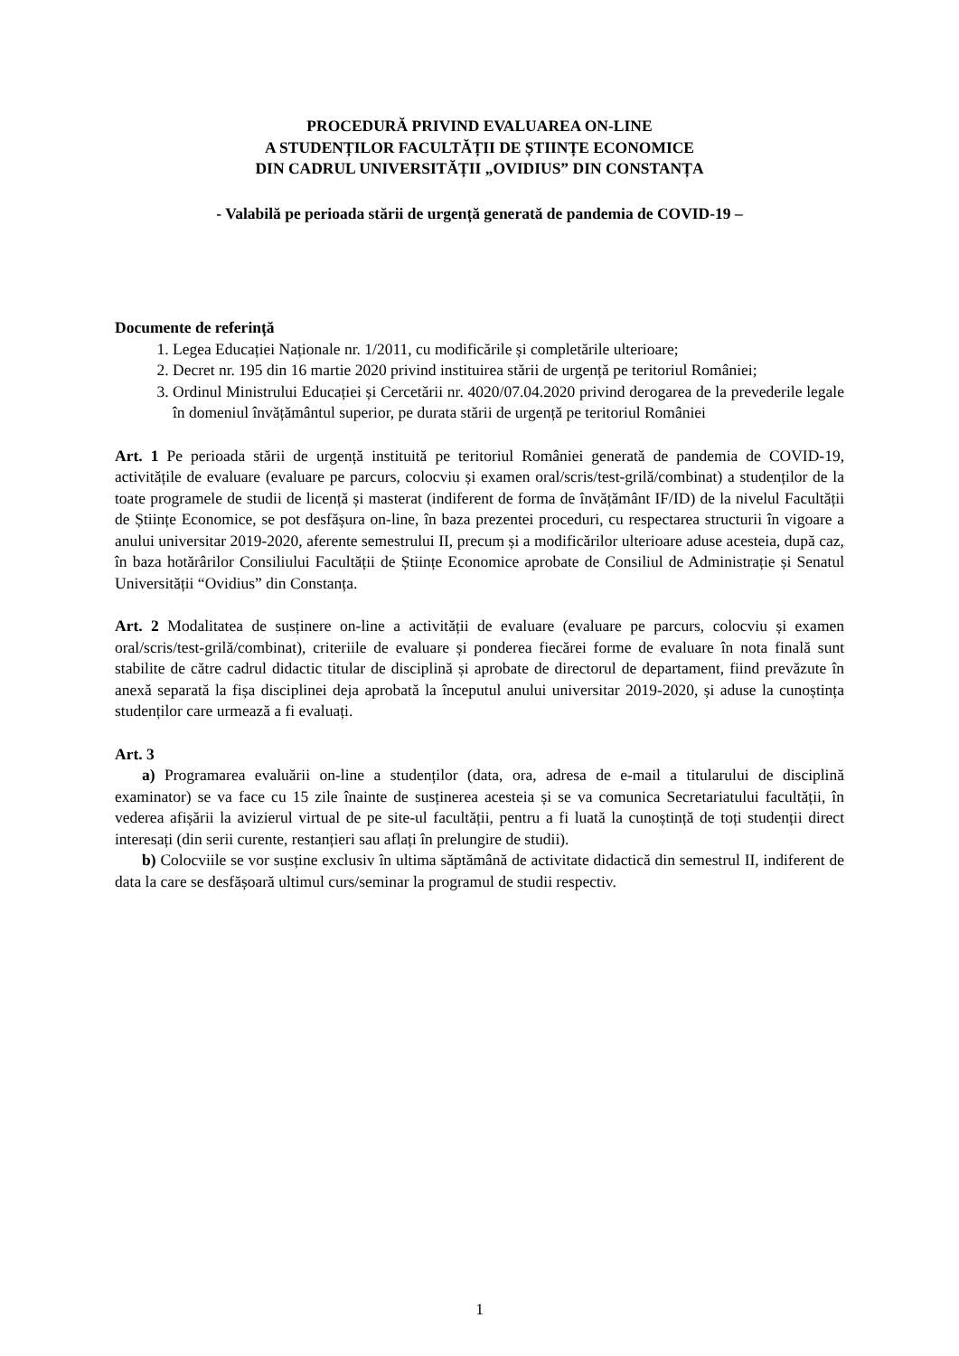PROCEDURĂ PRIVIND EVALUAREA ON-LINE
A STUDENȚILOR FACULTĂȚII DE ȘTIINȚE ECONOMICE
DIN CADRUL UNIVERSITĂȚII „OVIDIUS” DIN CONSTANȚA
- Valabilă pe perioada stării de urgență generată de pandemia de COVID-19 –
Documente de referință
1. Legea Educației Naționale nr. 1/2011, cu modificările și completările ulterioare;
2. Decret nr. 195 din 16 martie 2020 privind instituirea stării de urgență pe teritoriul României;
3. Ordinul Ministrului Educației și Cercetării nr. 4020/07.04.2020 privind derogarea de la prevederile legale în domeniul învățământul superior, pe durata stării de urgență pe teritoriul României
Art. 1 Pe perioada stării de urgență instituită pe teritoriul României generată de pandemia de COVID-19, activitățile de evaluare (evaluare pe parcurs, colocviu și examen oral/scris/test-grilă/combinat) a studenților de la toate programele de studii de licență și masterat (indiferent de forma de învățământ IF/ID) de la nivelul Facultății de Științe Economice, se pot desfășura on-line, în baza prezentei proceduri, cu respectarea structurii în vigoare a anului universitar 2019-2020, aferente semestrului II, precum și a modificărilor ulterioare aduse acesteia, după caz, în baza hotărârilor Consiliului Facultății de Științe Economice aprobate de Consiliul de Administrație și Senatul Universității “Ovidius” din Constanța.
Art. 2 Modalitatea de susținere on-line a activității de evaluare (evaluare pe parcurs, colocviu și examen oral/scris/test-grilă/combinat), criteriile de evaluare și ponderea fiecărei forme de evaluare în nota finală sunt stabilite de către cadrul didactic titular de disciplină și aprobate de directorul de departament, fiind prevăzute în anexă separată la fișa disciplinei deja aprobată la începutul anului universitar 2019-2020, și aduse la cunoștința studenților care urmează a fi evaluați.
Art. 3
a) Programarea evaluării on-line a studenților (data, ora, adresa de e-mail a titularului de disciplină examinator) se va face cu 15 zile înainte de susținerea acesteia și se va comunica Secretariatului facultății, în vederea afișării la avizierul virtual de pe site-ul facultății, pentru a fi luată la cunoștință de toți studenții direct interesați (din serii curente, restanțieri sau aflați în prelungire de studii).
b) Colocviile se vor susține exclusiv în ultima săptămână de activitate didactică din semestrul II, indiferent de data la care se desfășoară ultimul curs/seminar la programul de studii respectiv.
1